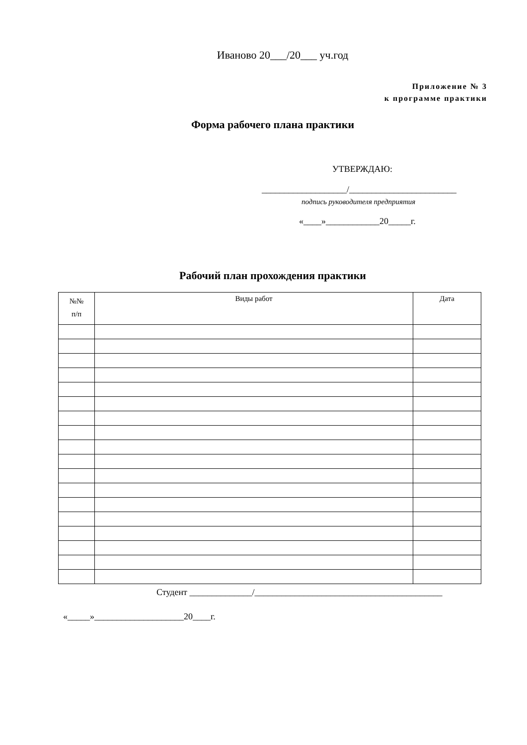Иваново 20___/20___ уч.год
Приложение № 3
к программе практики
Форма рабочего плана практики
УТВЕРЖДАЮ:
___________________/________________________
подпись руководителя предприятия
«____»____________20_____г.
Рабочий план прохождения практики
| №№ п/п | Виды работ | Дата |
| --- | --- | --- |
Студент ______________/__________________________________________
«_____»____________________20____г.